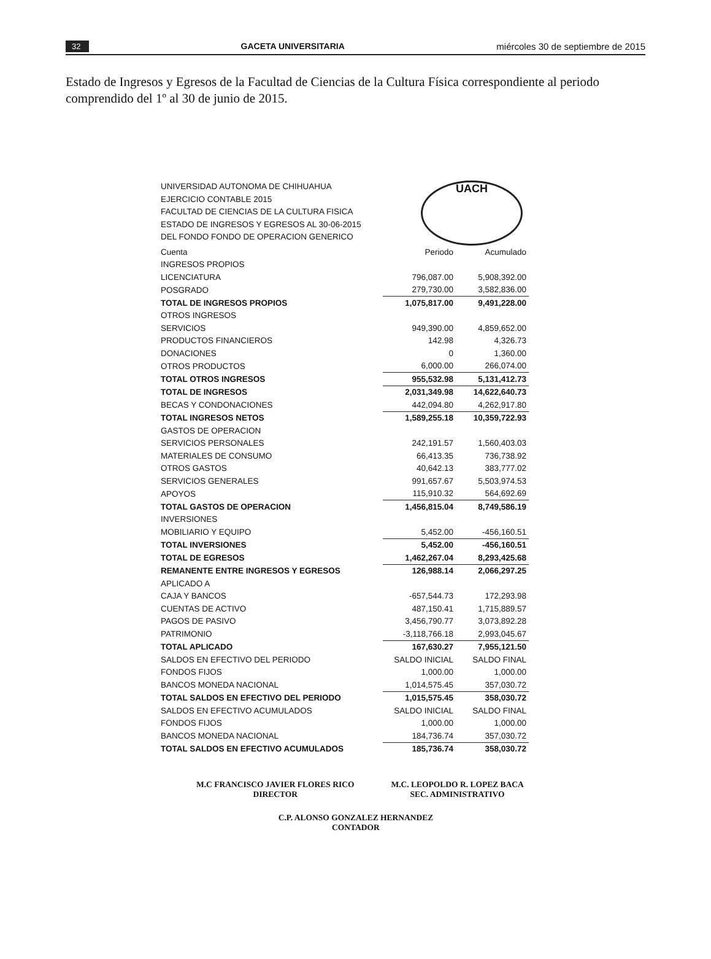32 GACETA UNIVERSITARIA miércoles 30 de septiembre de 2015
Estado de Ingresos y Egresos de la Facultad de Ciencias de la Cultura Física correspondiente al periodo comprendido del 1º al 30 de junio de 2015.
UNIVERSIDAD AUTONOMA DE CHIHUAHUA
EJERCICIO CONTABLE 2015
FACULTAD DE CIENCIAS DE LA CULTURA FISICA
ESTADO DE INGRESOS Y EGRESOS AL 30-06-2015
DEL FONDO FONDO DE OPERACION GENERICO
UACH
| Cuenta | Periodo | Acumulado |
| --- | --- | --- |
| INGRESOS PROPIOS | | |
| LICENCIATURA | 796,087.00 | 5,908,392.00 |
| POSGRADO | 279,730.00 | 3,582,836.00 |
| TOTAL DE INGRESOS PROPIOS | 1,075,817.00 | 9,491,228.00 |
| OTROS INGRESOS | | |
| SERVICIOS | 949,390.00 | 4,859,652.00 |
| PRODUCTOS FINANCIEROS | 142.98 | 4,326.73 |
| DONACIONES | 0 | 1,360.00 |
| OTROS PRODUCTOS | 6,000.00 | 266,074.00 |
| TOTAL OTROS INGRESOS | 955,532.98 | 5,131,412.73 |
| TOTAL DE INGRESOS | 2,031,349.98 | 14,622,640.73 |
| BECAS Y CONDONACIONES | 442,094.80 | 4,262,917.80 |
| TOTAL INGRESOS NETOS | 1,589,255.18 | 10,359,722.93 |
| GASTOS DE OPERACION | | |
| SERVICIOS PERSONALES | 242,191.57 | 1,560,403.03 |
| MATERIALES DE CONSUMO | 66,413.35 | 736,738.92 |
| OTROS GASTOS | 40,642.13 | 383,777.02 |
| SERVICIOS GENERALES | 991,657.67 | 5,503,974.53 |
| APOYOS | 115,910.32 | 564,692.69 |
| TOTAL GASTOS DE OPERACION | 1,456,815.04 | 8,749,586.19 |
| INVERSIONES | | |
| MOBILIARIO Y EQUIPO | 5,452.00 | -456,160.51 |
| TOTAL INVERSIONES | 5,452.00 | -456,160.51 |
| TOTAL DE EGRESOS | 1,462,267.04 | 8,293,425.68 |
| REMANENTE ENTRE INGRESOS Y EGRESOS | 126,988.14 | 2,066,297.25 |
| APLICADO A | | |
| CAJA Y BANCOS | -657,544.73 | 172,293.98 |
| CUENTAS DE ACTIVO | 487,150.41 | 1,715,889.57 |
| PAGOS DE PASIVO | 3,456,790.77 | 3,073,892.28 |
| PATRIMONIO | -3,118,766.18 | 2,993,045.67 |
| TOTAL APLICADO | 167,630.27 | 7,955,121.50 |
| SALDOS EN EFECTIVO DEL PERIODO | SALDO INICIAL | SALDO FINAL |
| FONDOS FIJOS | 1,000.00 | 1,000.00 |
| BANCOS MONEDA NACIONAL | 1,014,575.45 | 357,030.72 |
| TOTAL SALDOS EN EFECTIVO DEL PERIODO | 1,015,575.45 | 358,030.72 |
| SALDOS EN EFECTIVO ACUMULADOS | SALDO INICIAL | SALDO FINAL |
| FONDOS FIJOS | 1,000.00 | 1,000.00 |
| BANCOS MONEDA NACIONAL | 184,736.74 | 357,030.72 |
| TOTAL SALDOS EN EFECTIVO ACUMULADOS | 185,736.74 | 358,030.72 |
M.C FRANCISCO JAVIER FLORES RICO
DIRECTOR
M.C. LEOPOLDO R. LOPEZ BACA
SEC. ADMINISTRATIVO
C.P. ALONSO GONZALEZ HERNANDEZ
CONTADOR